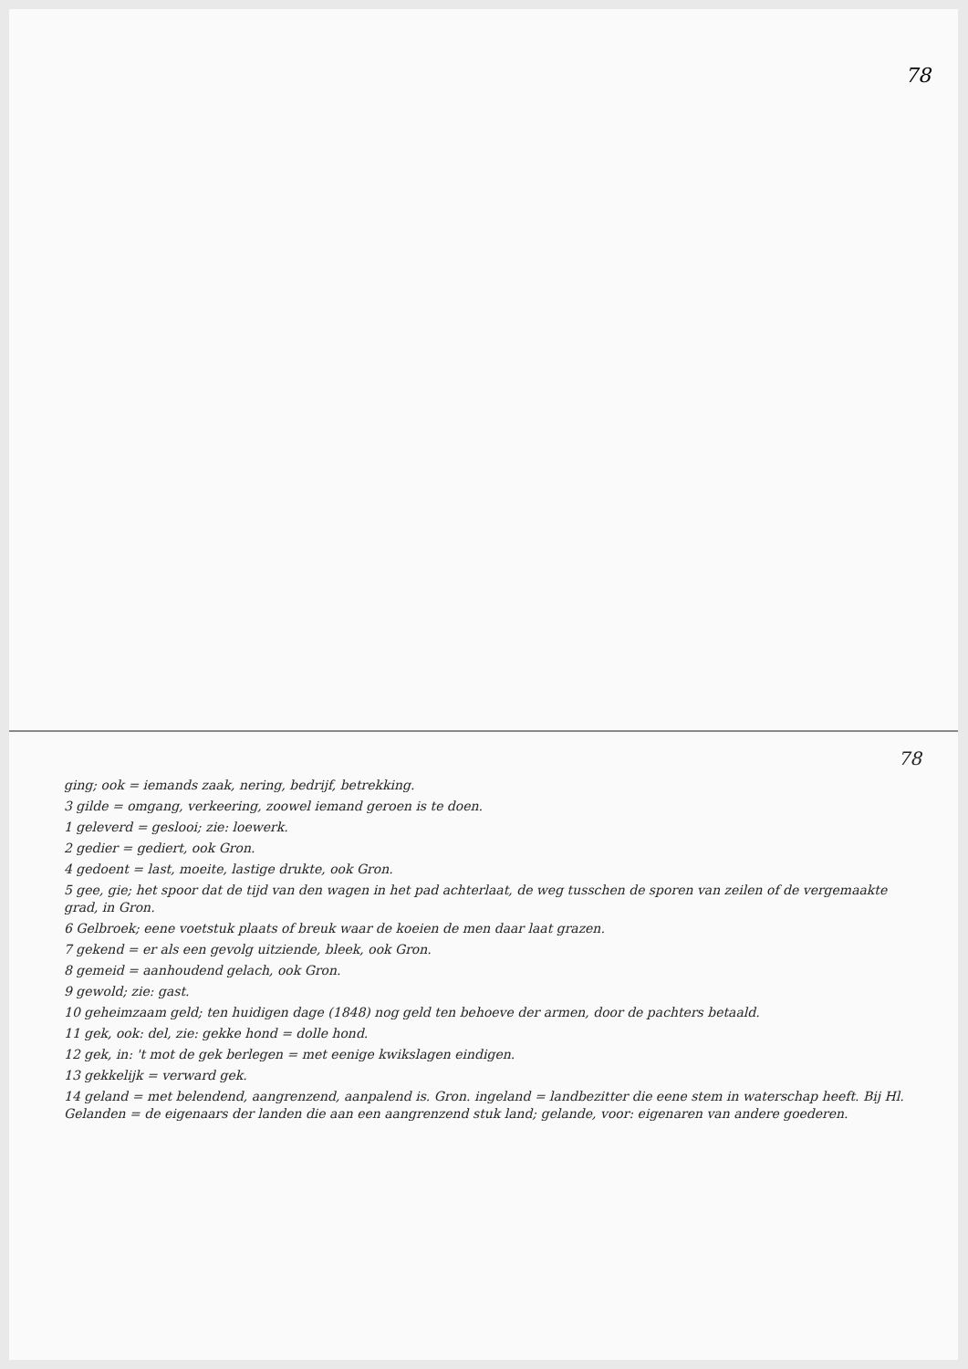78
78
ging; ook = iemands zaak, nering, bedrijf, betrekking.
3 gilde = omgang, verkeering, zoowel iemand geroen is te doen.
1 geleverd = geslooi; zie: loewerk.
2 gedier = gediert, ook Gron.
4 gedoent = last, moeite, lastige drukte, ook Gron.
5 gee, gie; het spoor dat de tijd van den wagen in het pad achterlaat, de weg tusschen de sporen van zeilen of de vergemaakte grad, in Gron.
6 Gelbroek; eene voetstuk plaats of breuk waar de koeien de men daar laat grazen.
7 gekend = er als een gevolg uitziende, bleek, ook Gron.
8 gemeid = aanhoudend gelach, ook Gron.
9 gewold; zie: gast.
10 geheimzaam geld; ten huidigen dage (1848) nog geld ten behoeve der armen, door de pachters betaald.
11 gek, ook: del, zie: gekke hond = dolle hond.
12 gek, in: 't mot de gek berlegen = met eenige kwikslagen eindigen.
13 gekkelijk = verward gek.
14 geland = met belendend, aangrenzend, aanpalend is. Gron. ingeland = landbezitter die eene stem in waterschap heeft. Bij Hl. Gelanden = de eigenaars der landen die aan een aangrenzend stuk land; gelande, voor: eigenaren van andere goederen.